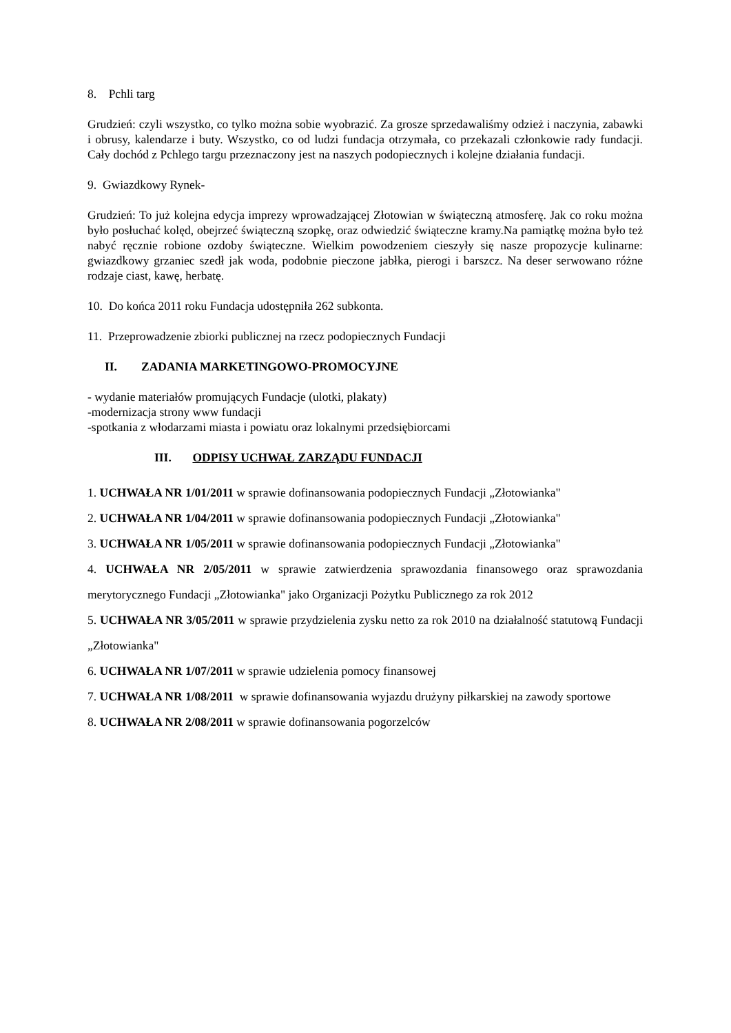8. Pchli targ
Grudzień: czyli wszystko, co tylko można sobie wyobrazić. Za grosze sprzedawaliśmy odzież i naczynia, zabawki i obrusy, kalendarze i buty. Wszystko, co od ludzi fundacja otrzymała, co przekazali członkowie rady fundacji. Cały dochód z Pchlego targu przeznaczony jest na naszych podopiecznych i kolejne działania fundacji.
9. Gwiazdkowy Rynek-
Grudzień: To już kolejna edycja imprezy wprowadzającej Złotowian w świąteczną atmosferę. Jak co roku można było posłuchać kolęd, obejrzeć świąteczną szopkę, oraz odwiedzić świąteczne kramy.Na pamiątkę można było też nabyć ręcznie robione ozdoby świąteczne. Wielkim powodzeniem cieszyły się nasze propozycje kulinarne: gwiazdkowy grzaniec szedł jak woda, podobnie pieczone jabłka, pierogi i barszcz. Na deser serwowano różne rodzaje ciast, kawę, herbatę.
10. Do końca 2011 roku Fundacja udostępniła 262 subkonta.
11. Przeprowadzenie zbiorki publicznej na rzecz podopiecznych Fundacji
II. ZADANIA MARKETINGOWO-PROMOCYJNE
- wydanie materiałów promujących Fundacje (ulotki, plakaty)
-modernizacja strony www fundacji
-spotkania z włodarzami miasta i powiatu oraz lokalnymi przedsiębiorcami
III. ODPISY UCHWAŁ ZARZĄDU FUNDACJI
1. UCHWAŁA NR 1/01/2011 w sprawie dofinansowania podopiecznych Fundacji „Złotowianka"
2. UCHWAŁA NR 1/04/2011 w sprawie dofinansowania podopiecznych Fundacji „Złotowianka"
3. UCHWAŁA NR 1/05/2011 w sprawie dofinansowania podopiecznych Fundacji „Złotowianka"
4. UCHWAŁA NR 2/05/2011 w sprawie zatwierdzenia sprawozdania finansowego oraz sprawozdania merytorycznego Fundacji „Złotowianka" jako Organizacji Pożytku Publicznego za rok 2012
5. UCHWAŁA NR 3/05/2011 w sprawie przydzielenia zysku netto za rok 2010 na działalność statutową Fundacji „Złotowianka"
6. UCHWAŁA NR 1/07/2011 w sprawie udzielenia pomocy finansowej
7. UCHWAŁA NR 1/08/2011 w sprawie dofinansowania wyjazdu drużyny piłkarskiej na zawody sportowe
8. UCHWAŁA NR 2/08/2011 w sprawie dofinansowania pogorzelców